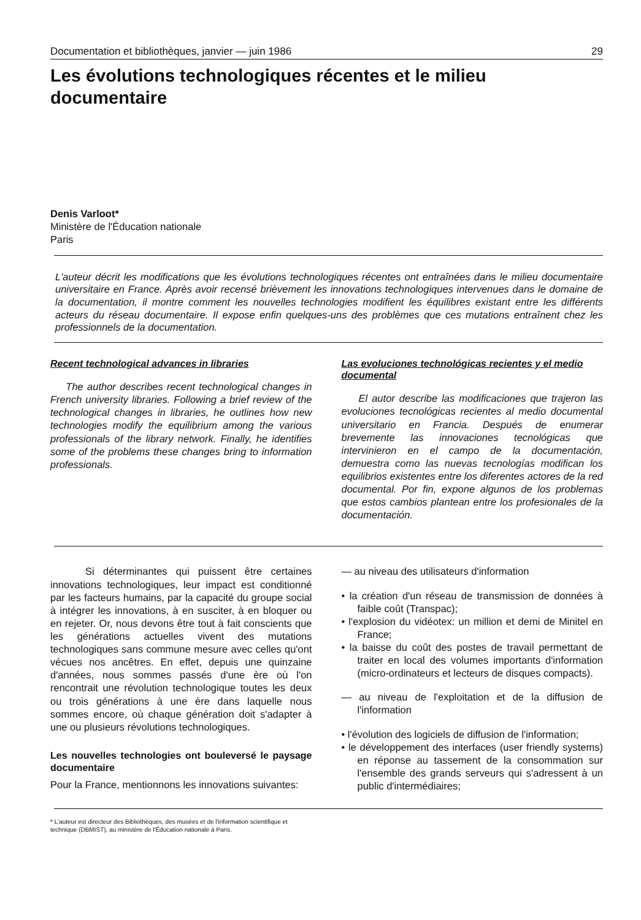Documentation et bibliothèques, janvier — juin 1986 29
Les évolutions technologiques récentes et le milieu documentaire
Denis Varloot*
Ministère de l'Éducation nationale
Paris
L'auteur décrit les modifications que les évolutions technologiques récentes ont entraînées dans le milieu documentaire universitaire en France. Après avoir recensé brièvement les innovations technologiques intervenues dans le domaine de la documentation, il montre comment les nouvelles technologies modifient les équilibres existant entre les différents acteurs du réseau documentaire. Il expose enfin quelques-uns des problèmes que ces mutations entraînent chez les professionnels de la documentation.
Recent technological advances in libraries
The author describes recent technological changes in French university libraries. Following a brief review of the technological changes in libraries, he outlines how new technologies modify the equilibrium among the various professionals of the library network. Finally, he identifies some of the problems these changes bring to information professionals.
Las evoluciones technológicas recientes y el medio documental
El autor describe las modificaciones que trajeron las evoluciones tecnológicas recientes al medio documental universitario en Francia. Después de enumerar brevemente las innovaciones tecnológicas que intervinieron en el campo de la documentación, demuestra como las nuevas tecnologías modifican los equilibrios existentes entre los diferentes actores de la red documental. Por fin, expone algunos de los problemas que estos cambios plantean entre los profesionales de la documentación.
Si déterminantes qui puissent être certaines innovations technologiques, leur impact est conditionné par les facteurs humains, par la capacité du groupe social à intégrer les innovations, à en susciter, à en bloquer ou en rejeter. Or, nous devons être tout à fait conscients que les générations actuelles vivent des mutations technologiques sans commune mesure avec celles qu'ont vécues nos ancêtres. En effet, depuis une quinzaine d'années, nous sommes passés d'une ère où l'on rencontrait une révolution technologique toutes les deux ou trois générations à une ère dans laquelle nous sommes encore, où chaque génération doit s'adapter à une ou plusieurs révolutions technologiques.
Les nouvelles technologies ont bouleversé le paysage documentaire
Pour la France, mentionnons les innovations suivantes:
— au niveau des utilisateurs d'information
• la création d'un réseau de transmission de données à faible coût (Transpac);
• l'explosion du vidéotex: un million et demi de Minitel en France;
• la baisse du coût des postes de travail permettant de traiter en local des volumes importants d'information (micro-ordinateurs et lecteurs de disques compacts).
— au niveau de l'exploitation et de la diffusion de l'information
• l'évolution des logiciels de diffusion de l'information;
• le développement des interfaces (user friendly systems) en réponse au tassement de la consommation sur l'ensemble des grands serveurs qui s'adressent à un public d'intermédiaires;
* L'auteur est directeur des Bibliothèques, des musées et de l'information scientifique et technique (DBMIST), au ministère de l'Éducation nationale à Paris.